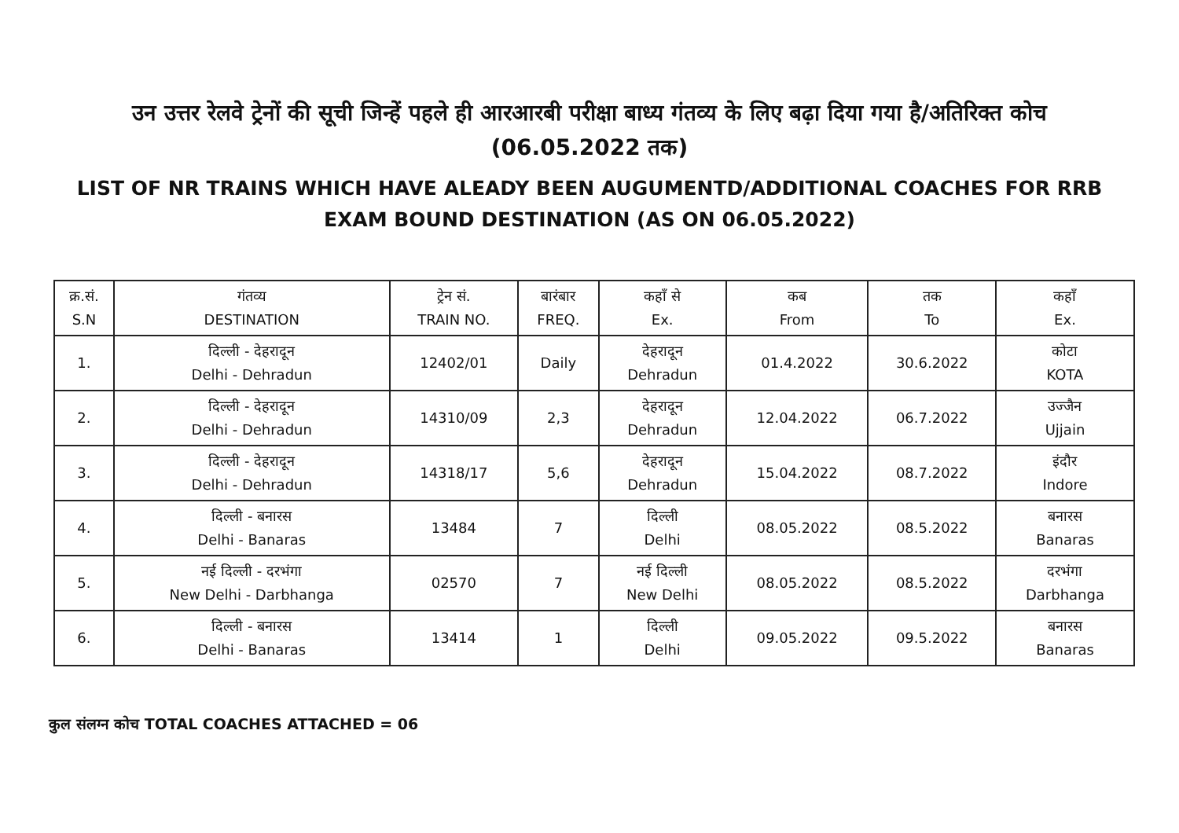उन उत्तर रेलवे ट्रेनों की सूची जिन्हें पहले ही आरआरबी परीक्षा बाध्य गंतव्य के लिए बढ़ा दिया गया है/अतिरिक्त कोच (06.05.2022 तक)
LIST OF NR TRAINS WHICH HAVE ALEADY BEEN AUGUMENTD/ADDITIONAL COACHES FOR RRB EXAM BOUND DESTINATION (AS ON 06.05.2022)
| क्र.सं. S.N | गंतव्य DESTINATION | ट्रेन सं. TRAIN NO. | बारंबार FREQ. | कहाँ से Ex. | कब From | तक To | कहाँ Ex. |
| --- | --- | --- | --- | --- | --- | --- | --- |
| 1. | दिल्ली - देहरादून Delhi - Dehradun | 12402/01 | Daily | देहरादून Dehradun | 01.4.2022 | 30.6.2022 | कोटा KOTA |
| 2. | दिल्ली - देहरादून Delhi - Dehradun | 14310/09 | 2,3 | देहरादून Dehradun | 12.04.2022 | 06.7.2022 | उज्जैन Ujjain |
| 3. | दिल्ली - देहरादून Delhi - Dehradun | 14318/17 | 5,6 | देहरादून Dehradun | 15.04.2022 | 08.7.2022 | इंदौर Indore |
| 4. | दिल्ली - बनारस Delhi - Banaras | 13484 | 7 | दिल्ली Delhi | 08.05.2022 | 08.5.2022 | बनारस Banaras |
| 5. | नई दिल्ली - दरभंगा New Delhi - Darbhanga | 02570 | 7 | नई दिल्ली New Delhi | 08.05.2022 | 08.5.2022 | दरभंगा Darbhanga |
| 6. | दिल्ली - बनारस Delhi - Banaras | 13414 | 1 | दिल्ली Delhi | 09.05.2022 | 09.5.2022 | बनारस Banaras |
कुल संलग्न कोच TOTAL COACHES ATTACHED = 06